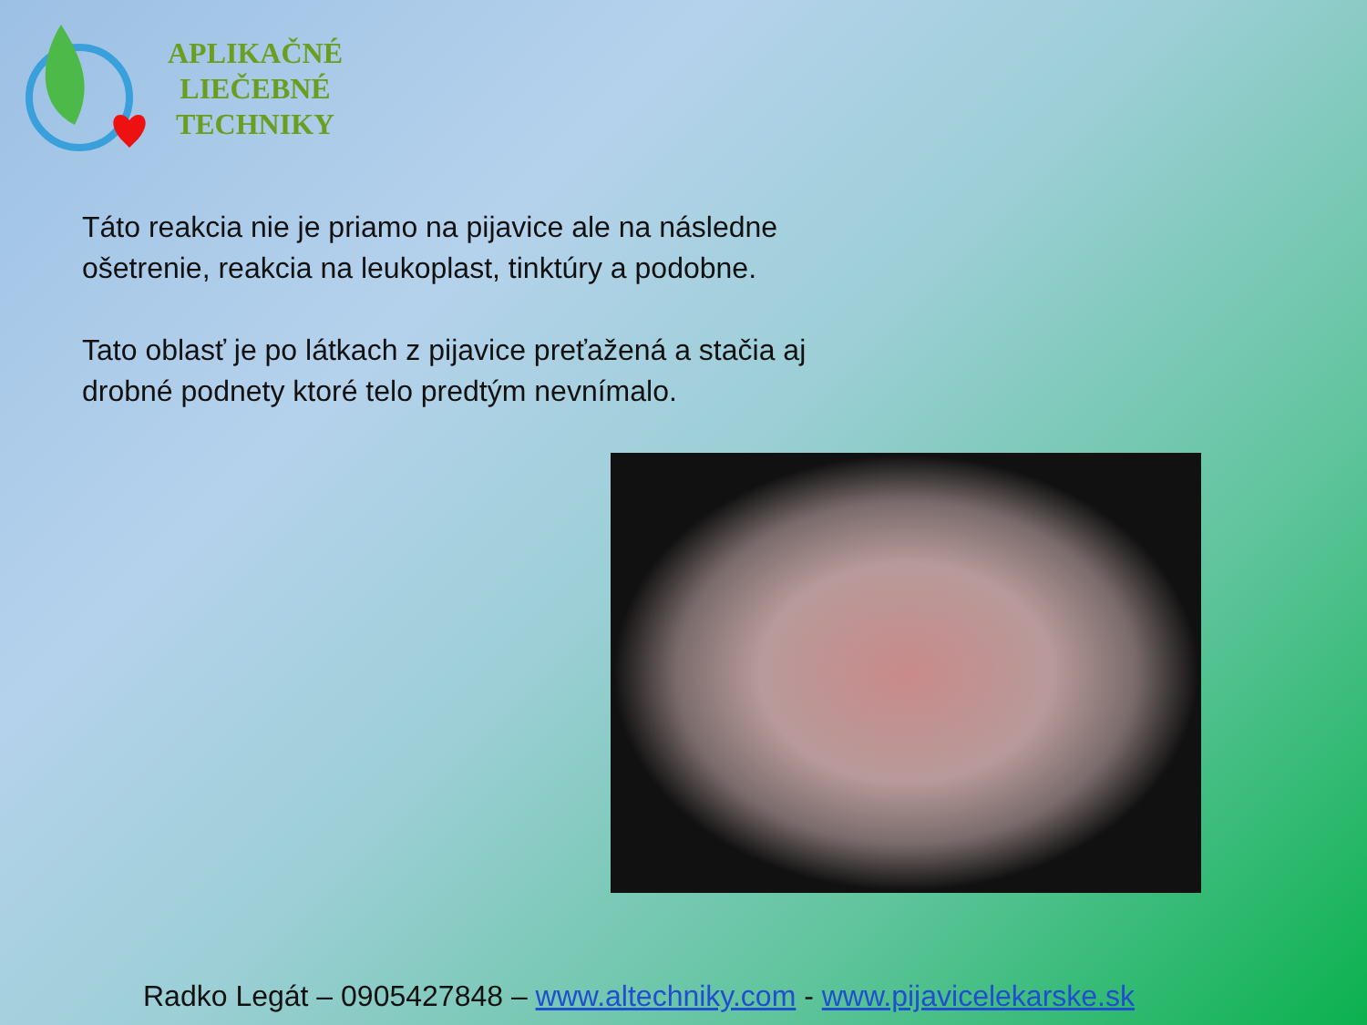APLIKAČNÉ
LIEČEBNÉ
TECHNIKY
Táto reakcia nie je priamo na pijavice ale na následne ošetrenie, reakcia na leukoplast, tinktúry a podobne.
Tato oblasť je po látkach z pijavice preťažená a stačia aj drobné podnety ktoré telo predtým nevnímalo.
Radko Legát – 0905427848 – www.altechniky.com - www.pijavicelekarske.sk